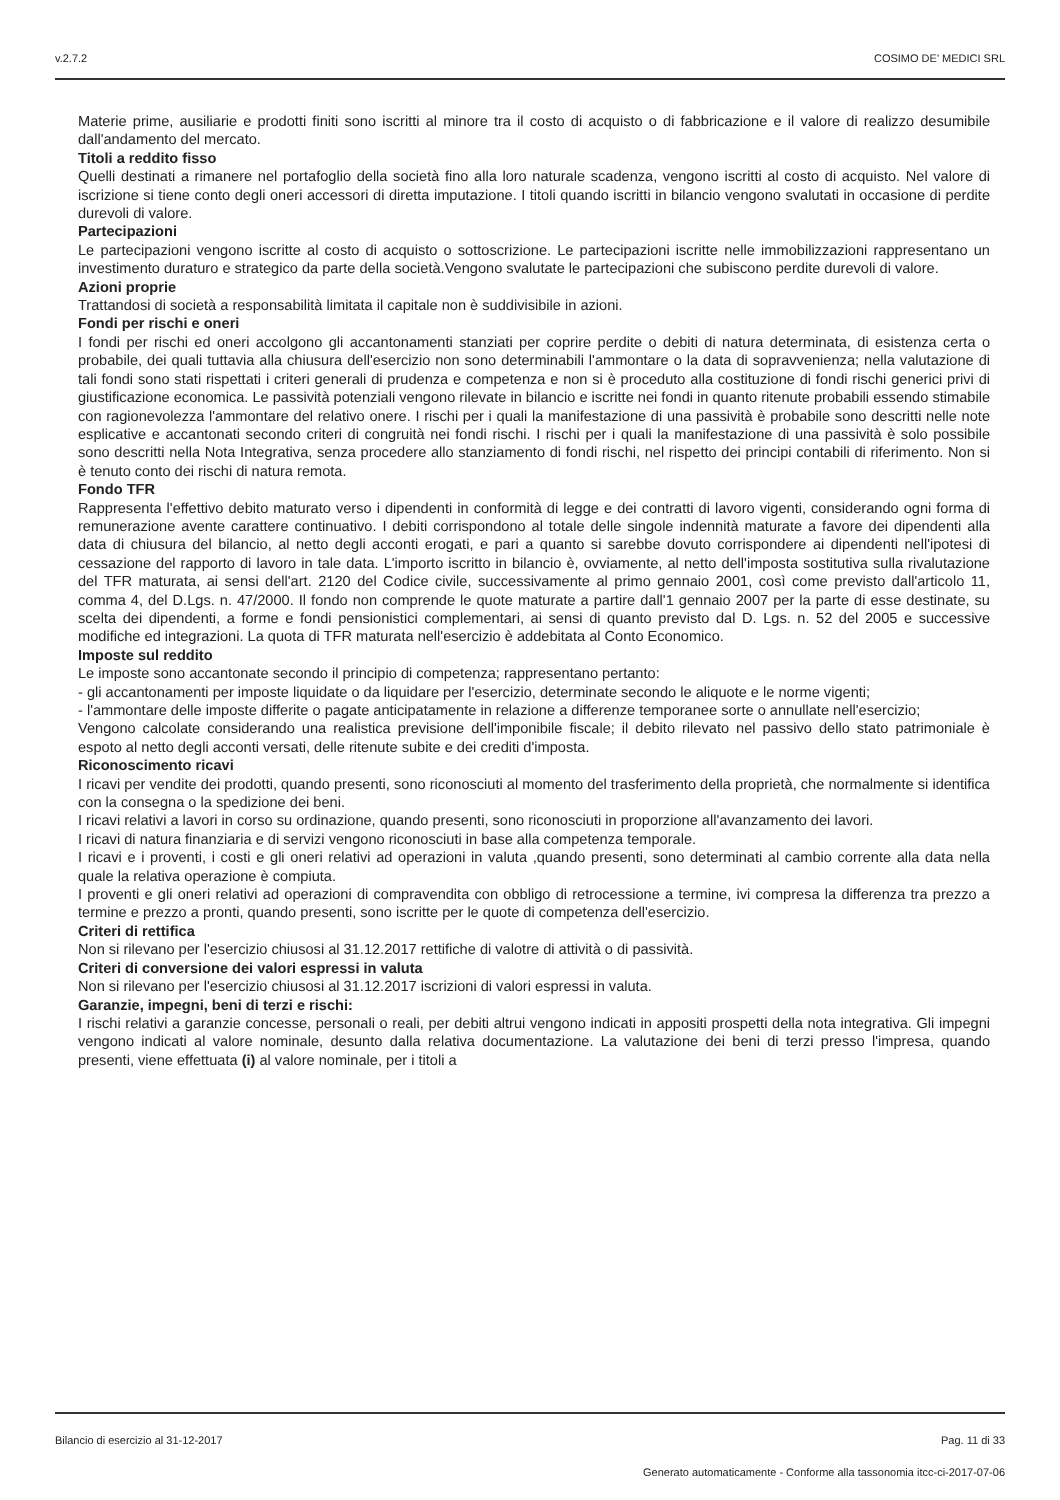v.2.7.2 COSIMO DE' MEDICI SRL
Materie prime, ausiliarie e prodotti finiti sono iscritti al minore tra il costo di acquisto o di fabbricazione e il valore di realizzo desumibile dall'andamento del mercato.
Titoli a reddito fisso
Quelli destinati a rimanere nel portafoglio della società fino alla loro naturale scadenza, vengono iscritti al costo di acquisto. Nel valore di iscrizione si tiene conto degli oneri accessori di diretta imputazione. I titoli quando iscritti in bilancio vengono svalutati in occasione di perdite durevoli di valore.
Partecipazioni
Le partecipazioni vengono iscritte al costo di acquisto o sottoscrizione. Le partecipazioni iscritte nelle immobilizzazioni rappresentano un investimento duraturo e strategico da parte della società.Vengono svalutate le partecipazioni che subiscono perdite durevoli di valore.
Azioni proprie
Trattandosi di società a responsabilità limitata il capitale non è suddivisibile in azioni.
Fondi per rischi e oneri
I fondi per rischi ed oneri accolgono gli accantonamenti stanziati per coprire perdite o debiti di natura determinata, di esistenza certa o probabile, dei quali tuttavia alla chiusura dell'esercizio non sono determinabili l'ammontare o la data di sopravvenienza; nella valutazione di tali fondi sono stati rispettati i criteri generali di prudenza e competenza e non si è proceduto alla costituzione di fondi rischi generici privi di giustificazione economica. Le passività potenziali vengono rilevate in bilancio e iscritte nei fondi in quanto ritenute probabili essendo stimabile con ragionevolezza l'ammontare del relativo onere. I rischi per i quali la manifestazione di una passività è probabile sono descritti nelle note esplicative e accantonati secondo criteri di congruità nei fondi rischi. I rischi per i quali la manifestazione di una passività è solo possibile sono descritti nella Nota Integrativa, senza procedere allo stanziamento di fondi rischi, nel rispetto dei principi contabili di riferimento. Non si è tenuto conto dei rischi di natura remota.
Fondo TFR
Rappresenta l'effettivo debito maturato verso i dipendenti in conformità di legge e dei contratti di lavoro vigenti, considerando ogni forma di remunerazione avente carattere continuativo. I debiti corrispondono al totale delle singole indennità maturate a favore dei dipendenti alla data di chiusura del bilancio, al netto degli acconti erogati, e pari a quanto si sarebbe dovuto corrispondere ai dipendenti nell'ipotesi di cessazione del rapporto di lavoro in tale data. L'importo iscritto in bilancio è, ovviamente, al netto dell'imposta sostitutiva sulla rivalutazione del TFR maturata, ai sensi dell'art. 2120 del Codice civile, successivamente al primo gennaio 2001, così come previsto dall'articolo 11, comma 4, del D.Lgs. n. 47/2000. Il fondo non comprende le quote maturate a partire dall'1 gennaio 2007 per la parte di esse destinate, su scelta dei dipendenti, a forme e fondi pensionistici complementari, ai sensi di quanto previsto dal D. Lgs. n. 52 del 2005 e successive modifiche ed integrazioni. La quota di TFR maturata nell'esercizio è addebitata al Conto Economico.
Imposte sul reddito
Le imposte sono accantonate secondo il principio di competenza; rappresentano pertanto:
- gli accantonamenti per imposte liquidate o da liquidare per l'esercizio, determinate secondo le aliquote e le norme vigenti;
- l'ammontare delle imposte differite o pagate anticipatamente in relazione a differenze temporanee sorte o annullate nell'esercizio;
Vengono calcolate considerando una realistica previsione dell'imponibile fiscale; il debito rilevato nel passivo dello stato patrimoniale è espoto al netto degli acconti versati, delle ritenute subite e dei crediti d'imposta.
Riconoscimento ricavi
I ricavi per vendite dei prodotti, quando presenti, sono riconosciuti al momento del trasferimento della proprietà, che normalmente si identifica con la consegna o la spedizione dei beni.
I ricavi relativi a lavori in corso su ordinazione, quando presenti, sono riconosciuti in proporzione all'avanzamento dei lavori.
I ricavi di natura finanziaria e di servizi vengono riconosciuti in base alla competenza temporale.
I ricavi e i proventi, i costi e gli oneri relativi ad operazioni in valuta ,quando presenti, sono determinati al cambio corrente alla data nella quale la relativa operazione è compiuta.
I proventi e gli oneri relativi ad operazioni di compravendita con obbligo di retrocessione a termine, ivi compresa la differenza tra prezzo a termine e prezzo a pronti, quando presenti, sono iscritte per le quote di competenza dell'esercizio.
Criteri di rettifica
Non si rilevano per l'esercizio chiusosi al 31.12.2017 rettifiche di valotre di attività o di passività.
Criteri di conversione dei valori espressi in valuta
Non si rilevano per l'esercizio chiusosi al 31.12.2017 iscrizioni di valori espressi in valuta.
Garanzie, impegni, beni di terzi e rischi:
I rischi relativi a garanzie concesse, personali o reali, per debiti altrui vengono indicati in appositi prospetti della nota integrativa. Gli impegni vengono indicati al valore nominale, desunto dalla relativa documentazione. La valutazione dei beni di terzi presso l'impresa, quando presenti, viene effettuata (i) al valore nominale, per i titoli a
Bilancio di esercizio al 31-12-2017 Pag. 11 di 33
Generato automaticamente - Conforme alla tassonomia itcc-ci-2017-07-06